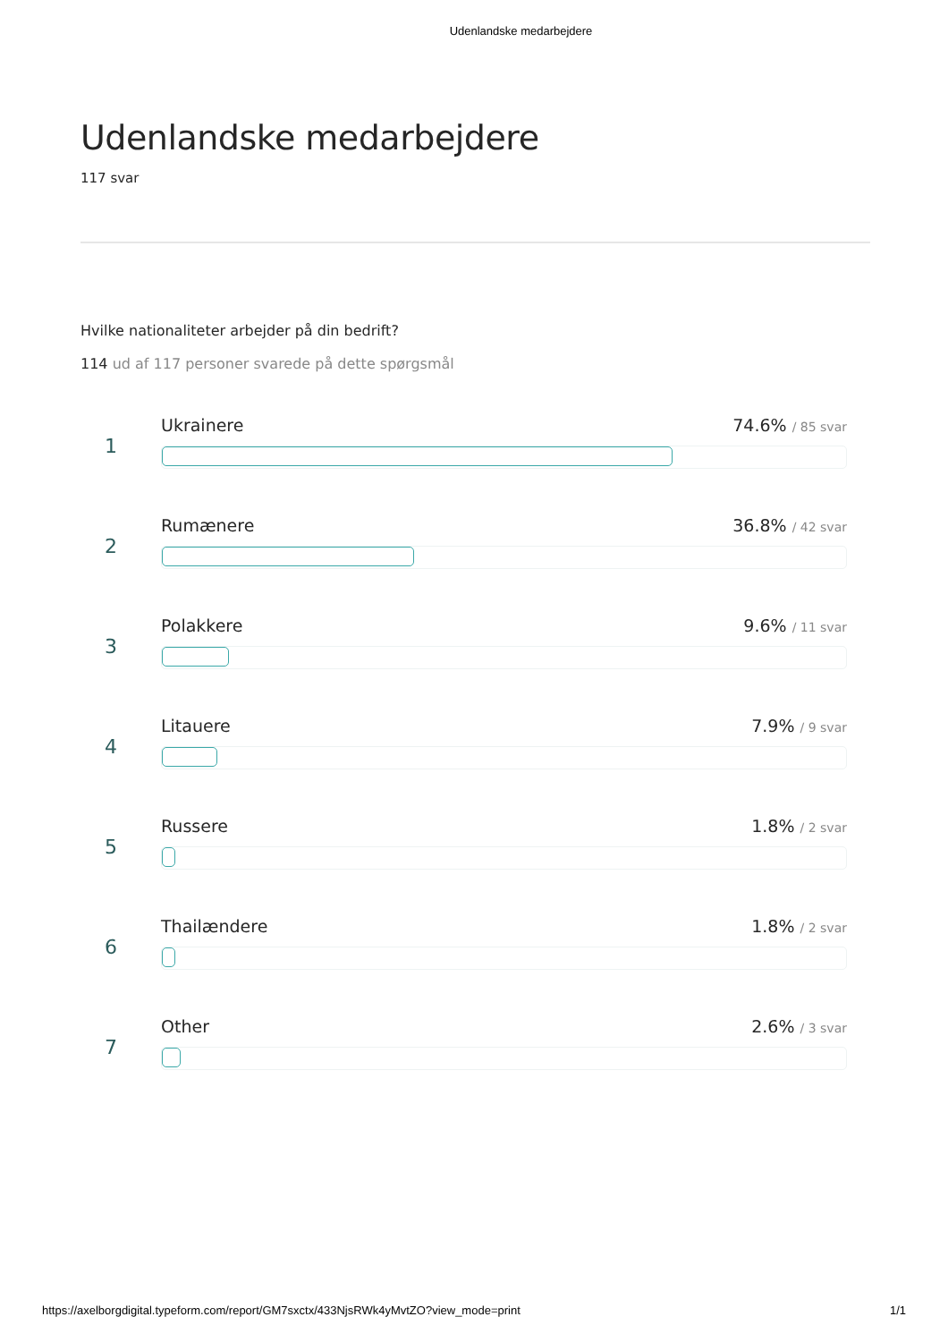Udenlandske medarbejdere
Udenlandske medarbejdere
117 svar
Hvilke nationaliteter arbejder på din bedrift?
114 ud af 117 personer svarede på dette spørgsmål
1
Ukrainere 74.6% / 85 svar
2
Rumænere 36.8% / 42 svar
3
Polakkere 9.6% / 11 svar
4
Litauere 7.9% / 9 svar
5
Russere 1.8% / 2 svar
6
Thailændere 1.8% / 2 svar
7
Other 2.6% / 3 svar
https://axelborgdigital.typeform.com/report/GM7sxctx/433NjsRWk4yMvtZO?view_mode=print 1/1